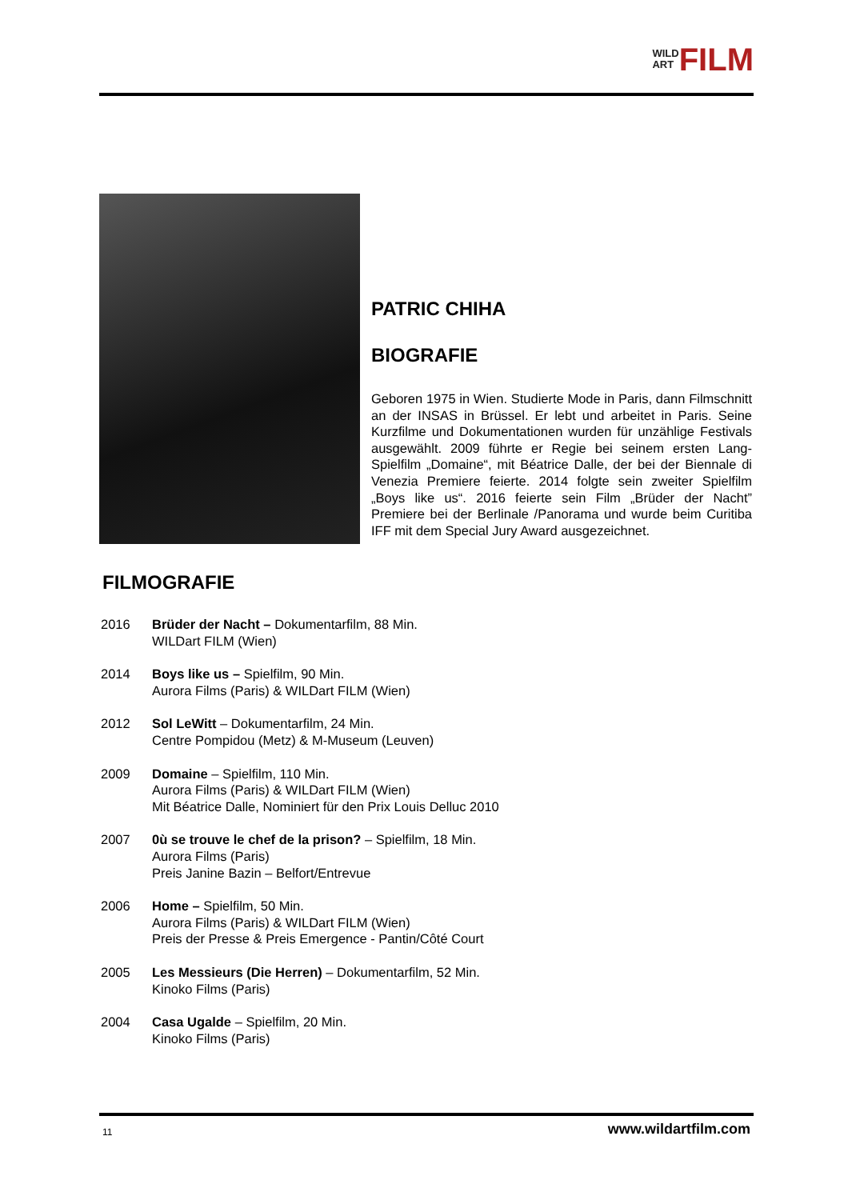WILD
ART FILM
PATRIC CHIHA
BIOGRAFIE
Geboren 1975 in Wien. Studierte Mode in Paris, dann Filmschnitt an der INSAS in Brüssel. Er lebt und arbeitet in Paris. Seine Kurzfilme und Dokumentationen wurden für unzählige Festivals ausgewählt. 2009 führte er Regie bei seinem ersten Lang-Spielfilm „Domaine“, mit Béatrice Dalle, der bei der Biennale di Venezia Premiere feierte. 2014 folgte sein zweiter Spielfilm „Boys like us“. 2016 feierte sein Film „Brüder der Nacht” Premiere bei der Berlinale /Panorama und wurde beim Curitiba IFF mit dem Special Jury Award ausgezeichnet.
FILMOGRAFIE
2016 Brüder der Nacht – Dokumentarfilm, 88 Min.
WILDart FILM (Wien)
2014 Boys like us – Spielfilm, 90 Min.
Aurora Films (Paris) & WILDart FILM (Wien)
2012 Sol LeWitt – Dokumentarfilm, 24 Min.
Centre Pompidou (Metz) & M-Museum (Leuven)
2009 Domaine – Spielfilm, 110 Min.
Aurora Films (Paris) & WILDart FILM (Wien)
Mit Béatrice Dalle, Nominiert für den Prix Louis Delluc 2010
2007 0ù se trouve le chef de la prison? – Spielfilm, 18 Min.
Aurora Films (Paris)
Preis Janine Bazin – Belfort/Entrevue
2006 Home – Spielfilm, 50 Min.
Aurora Films (Paris) & WILDart FILM (Wien)
Preis der Presse & Preis Emergence - Pantin/Côté Court
2005 Les Messieurs (Die Herren) – Dokumentarfilm, 52 Min.
Kinoko Films (Paris)
2004 Casa Ugalde – Spielfilm, 20 Min.
Kinoko Films (Paris)
11 www.wildartfilm.com